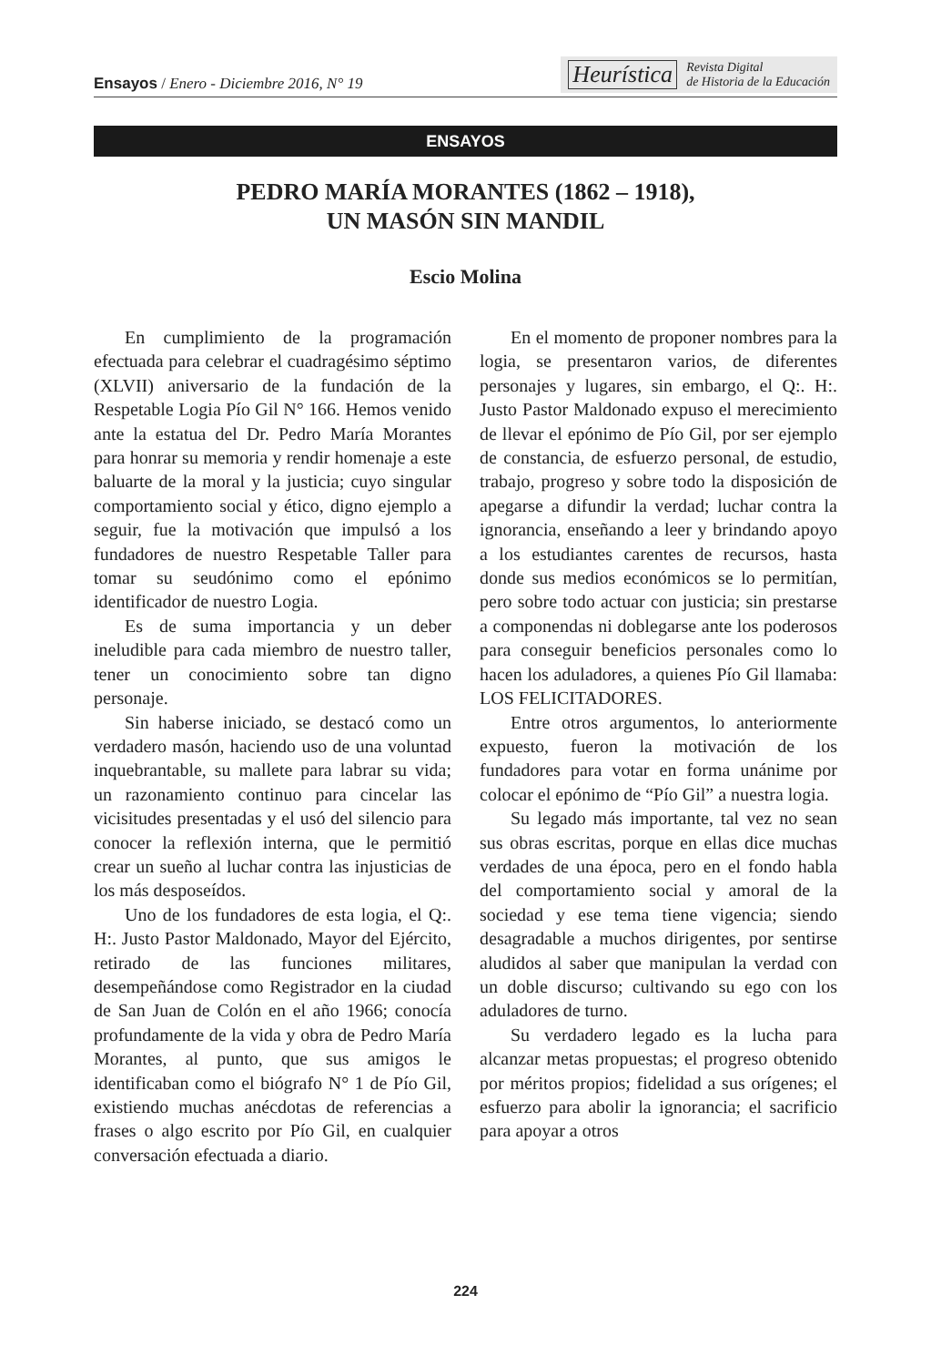Ensayos / Enero - Diciembre 2016, N° 19
Heurística Revista Digital
de Historia de la Educación
ENSAYOS
PEDRO MARÍA MORANTES (1862 – 1918),
UN MASÓN SIN MANDIL
Escio Molina
En cumplimiento de la programación efectuada para celebrar el cuadragésimo séptimo (XLVII) aniversario de la fundación de la Respetable Logia Pío Gil N° 166. Hemos venido ante la estatua del Dr. Pedro María Morantes para honrar su memoria y rendir homenaje a este baluarte de la moral y la justicia; cuyo singular comportamiento social y ético, digno ejemplo a seguir, fue la motivación que impulsó a los fundadores de nuestro Respetable Taller para tomar su seudónimo como el epónimo identificador de nuestro Logia.
Es de suma importancia y un deber ineludible para cada miembro de nuestro taller, tener un conocimiento sobre tan digno personaje.
Sin haberse iniciado, se destacó como un verdadero masón, haciendo uso de una voluntad inquebrantable, su mallete para labrar su vida; un razonamiento continuo para cincelar las vicisitudes presentadas y el usó del silencio para conocer la reflexión interna, que le permitió crear un sueño al luchar contra las injusticias de los más desposeídos.
Uno de los fundadores de esta logia, el Q:. H:. Justo Pastor Maldonado, Mayor del Ejército, retirado de las funciones militares, desempeñándose como Registrador en la ciudad de San Juan de Colón en el año 1966; conocía profundamente de la vida y obra de Pedro María Morantes, al punto, que sus amigos le identificaban como el biógrafo N° 1 de Pío Gil, existiendo muchas anécdotas de referencias a frases o algo escrito por Pío Gil, en cualquier conversación efectuada a diario.
En el momento de proponer nombres para la logia, se presentaron varios, de diferentes personajes y lugares, sin embargo, el Q:. H:. Justo Pastor Maldonado expuso el merecimiento de llevar el epónimo de Pío Gil, por ser ejemplo de constancia, de esfuerzo personal, de estudio, trabajo, progreso y sobre todo la disposición de apegarse a difundir la verdad; luchar contra la ignorancia, enseñando a leer y brindando apoyo a los estudiantes carentes de recursos, hasta donde sus medios económicos se lo permitían, pero sobre todo actuar con justicia; sin prestarse a componendas ni doblegarse ante los poderosos para conseguir beneficios personales como lo hacen los aduladores, a quienes Pío Gil llamaba: LOS FELICITADORES.
Entre otros argumentos, lo anteriormente expuesto, fueron la motivación de los fundadores para votar en forma unánime por colocar el epónimo de “Pío Gil” a nuestra logia.
Su legado más importante, tal vez no sean sus obras escritas, porque en ellas dice muchas verdades de una época, pero en el fondo habla del comportamiento social y amoral de la sociedad y ese tema tiene vigencia; siendo desagradable a muchos dirigentes, por sentirse aludidos al saber que manipulan la verdad con un doble discurso; cultivando su ego con los aduladores de turno.
Su verdadero legado es la lucha para alcanzar metas propuestas; el progreso obtenido por méritos propios; fidelidad a sus orígenes; el esfuerzo para abolir la ignorancia; el sacrificio para apoyar a otros
224